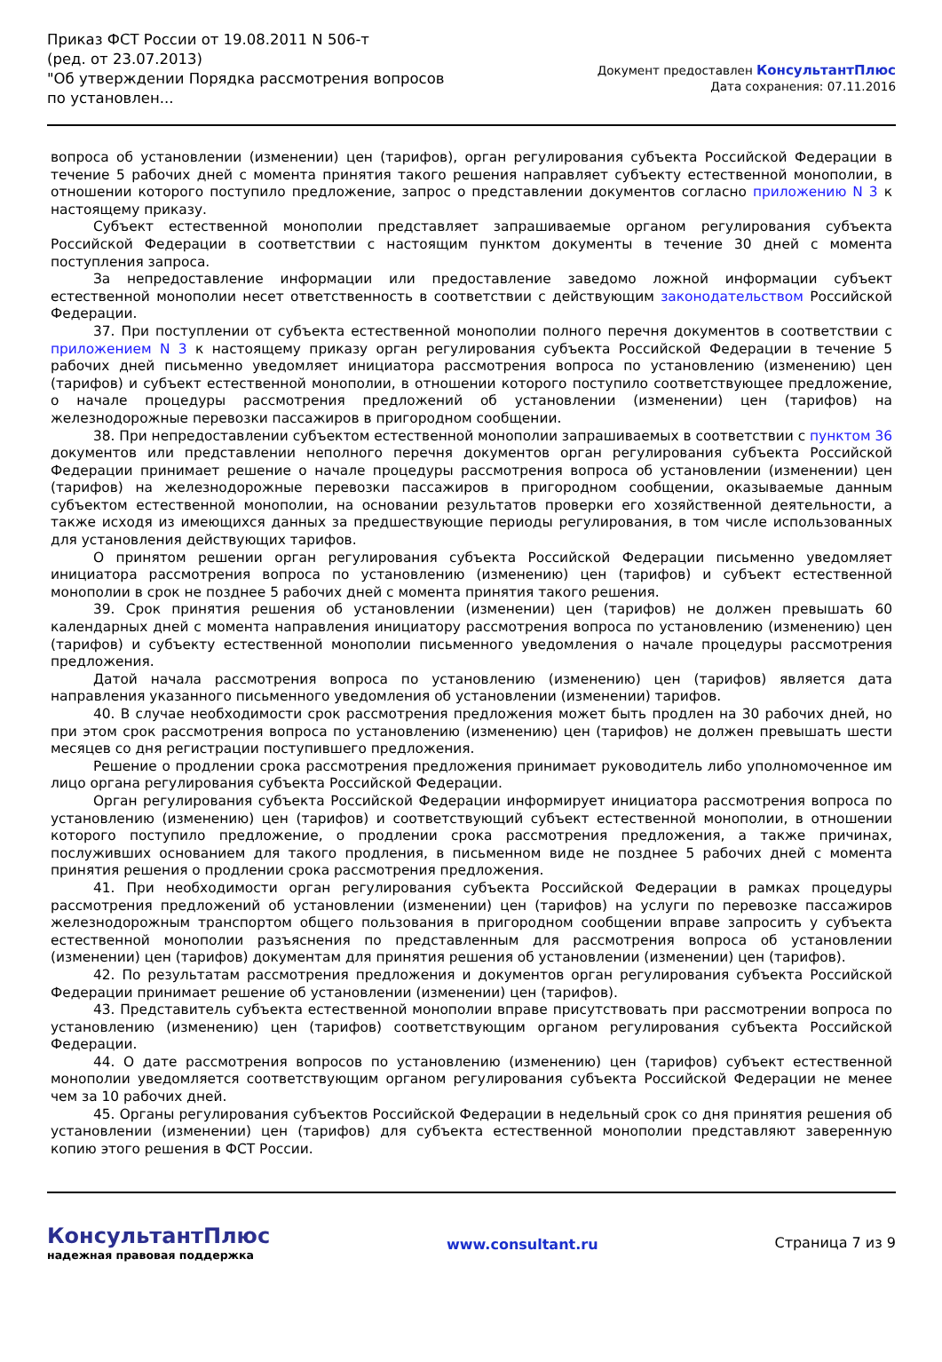Приказ ФСТ России от 19.08.2011 N 506-т
(ред. от 23.07.2013)
"Об утверждении Порядка рассмотрения вопросов по установлен...
Документ предоставлен КонсультантПлюс
Дата сохранения: 07.11.2016
вопроса об установлении (изменении) цен (тарифов), орган регулирования субъекта Российской Федерации в течение 5 рабочих дней с момента принятия такого решения направляет субъекту естественной монополии, в отношении которого поступило предложение, запрос о представлении документов согласно приложению N 3 к настоящему приказу.
Субъект естественной монополии представляет запрашиваемые органом регулирования субъекта Российской Федерации в соответствии с настоящим пунктом документы в течение 30 дней с момента поступления запроса.
За непредоставление информации или предоставление заведомо ложной информации субъект естественной монополии несет ответственность в соответствии с действующим законодательством Российской Федерации.
37. При поступлении от субъекта естественной монополии полного перечня документов в соответствии с приложением N 3 к настоящему приказу орган регулирования субъекта Российской Федерации в течение 5 рабочих дней письменно уведомляет инициатора рассмотрения вопроса по установлению (изменению) цен (тарифов) и субъект естественной монополии, в отношении которого поступило соответствующее предложение, о начале процедуры рассмотрения предложений об установлении (изменении) цен (тарифов) на железнодорожные перевозки пассажиров в пригородном сообщении.
38. При непредоставлении субъектом естественной монополии запрашиваемых в соответствии с пунктом 36 документов или представлении неполного перечня документов орган регулирования субъекта Российской Федерации принимает решение о начале процедуры рассмотрения вопроса об установлении (изменении) цен (тарифов) на железнодорожные перевозки пассажиров в пригородном сообщении, оказываемые данным субъектом естественной монополии, на основании результатов проверки его хозяйственной деятельности, а также исходя из имеющихся данных за предшествующие периоды регулирования, в том числе использованных для установления действующих тарифов.
О принятом решении орган регулирования субъекта Российской Федерации письменно уведомляет инициатора рассмотрения вопроса по установлению (изменению) цен (тарифов) и субъект естественной монополии в срок не позднее 5 рабочих дней с момента принятия такого решения.
39. Срок принятия решения об установлении (изменении) цен (тарифов) не должен превышать 60 календарных дней с момента направления инициатору рассмотрения вопроса по установлению (изменению) цен (тарифов) и субъекту естественной монополии письменного уведомления о начале процедуры рассмотрения предложения.
Датой начала рассмотрения вопроса по установлению (изменению) цен (тарифов) является дата направления указанного письменного уведомления об установлении (изменении) тарифов.
40. В случае необходимости срок рассмотрения предложения может быть продлен на 30 рабочих дней, но при этом срок рассмотрения вопроса по установлению (изменению) цен (тарифов) не должен превышать шести месяцев со дня регистрации поступившего предложения.
Решение о продлении срока рассмотрения предложения принимает руководитель либо уполномоченное им лицо органа регулирования субъекта Российской Федерации.
Орган регулирования субъекта Российской Федерации информирует инициатора рассмотрения вопроса по установлению (изменению) цен (тарифов) и соответствующий субъект естественной монополии, в отношении которого поступило предложение, о продлении срока рассмотрения предложения, а также причинах, послуживших основанием для такого продления, в письменном виде не позднее 5 рабочих дней с момента принятия решения о продлении срока рассмотрения предложения.
41. При необходимости орган регулирования субъекта Российской Федерации в рамках процедуры рассмотрения предложений об установлении (изменении) цен (тарифов) на услуги по перевозке пассажиров железнодорожным транспортом общего пользования в пригородном сообщении вправе запросить у субъекта естественной монополии разъяснения по представленным для рассмотрения вопроса об установлении (изменении) цен (тарифов) документам для принятия решения об установлении (изменении) цен (тарифов).
42. По результатам рассмотрения предложения и документов орган регулирования субъекта Российской Федерации принимает решение об установлении (изменении) цен (тарифов).
43. Представитель субъекта естественной монополии вправе присутствовать при рассмотрении вопроса по установлению (изменению) цен (тарифов) соответствующим органом регулирования субъекта Российской Федерации.
44. О дате рассмотрения вопросов по установлению (изменению) цен (тарифов) субъект естественной монополии уведомляется соответствующим органом регулирования субъекта Российской Федерации не менее чем за 10 рабочих дней.
45. Органы регулирования субъектов Российской Федерации в недельный срок со дня принятия решения об установлении (изменении) цен (тарифов) для субъекта естественной монополии представляют заверенную копию этого решения в ФСТ России.
КонсультантПлюс
надежная правовая поддержка
www.consultant.ru Страница 7 из 9